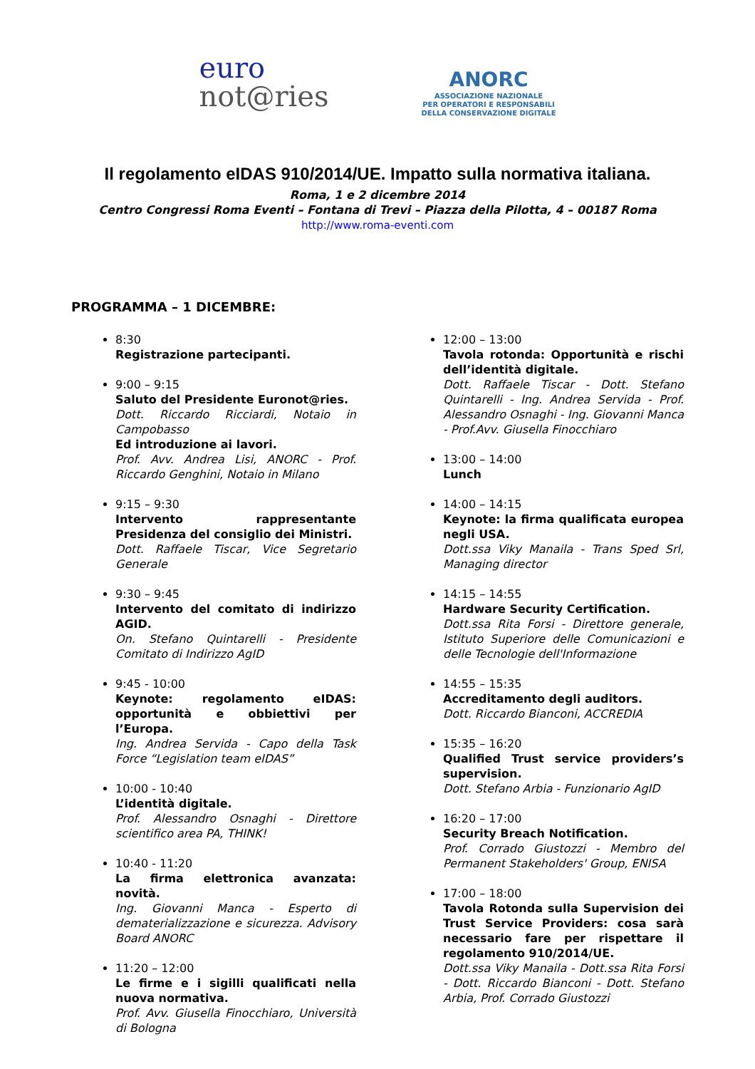euro
not@ries
ANORC
ASSOCIAZIONE NAZIONALE
PER OPERATORI E RESPONSABILI
DELLA CONSERVAZIONE DIGITALE
Il regolamento eIDAS 910/2014/UE. Impatto sulla normativa italiana.
Roma, 1 e 2 dicembre 2014
Centro Congressi Roma Eventi – Fontana di Trevi – Piazza della Pilotta, 4 – 00187 Roma
http://www.roma-eventi.com
PROGRAMMA – 1 DICEMBRE:
8:30
Registrazione partecipanti.
9:00 – 9:15
Saluto del Presidente Euronot@ries.
Dott. Riccardo Ricciardi, Notaio in Campobasso
Ed introduzione ai lavori.
Prof. Avv. Andrea Lisi, ANORC - Prof. Riccardo Genghini, Notaio in Milano
9:15 – 9:30
Intervento rappresentante Presidenza del consiglio dei Ministri.
Dott. Raffaele Tiscar, Vice Segretario Generale
9:30 – 9:45
Intervento del comitato di indirizzo AGID.
On. Stefano Quintarelli - Presidente Comitato di Indirizzo AgID
9:45 - 10:00
Keynote: regolamento eIDAS: opportunità e obbiettivi per l’Europa.
Ing. Andrea Servida - Capo della Task Force “Legislation team eIDAS”
10:00 - 10:40
L’identità digitale.
Prof. Alessandro Osnaghi - Direttore scientifico area PA, THINK!
10:40 - 11:20
La firma elettronica avanzata: novità.
Ing. Giovanni Manca - Esperto di dematerializzazione e sicurezza. Advisory Board ANORC
11:20 – 12:00
Le firme e i sigilli qualificati nella nuova normativa.
Prof. Avv. Giusella Finocchiaro, Università di Bologna
12:00 – 13:00
Tavola rotonda: Opportunità e rischi dell’identità digitale.
Dott. Raffaele Tiscar - Dott. Stefano Quintarelli - Ing. Andrea Servida - Prof. Alessandro Osnaghi - Ing. Giovanni Manca - Prof.Avv. Giusella Finocchiaro
13:00 – 14:00
Lunch
14:00 – 14:15
Keynote: la firma qualificata europea negli USA.
Dott.ssa Viky Manaila - Trans Sped Srl, Managing director
14:15 – 14:55
Hardware Security Certification.
Dott.ssa Rita Forsi - Direttore generale, Istituto Superiore delle Comunicazioni e delle Tecnologie dell'Informazione
14:55 – 15:35
Accreditamento degli auditors.
Dott. Riccardo Bianconi, ACCREDIA
15:35 – 16:20
Qualified Trust service providers’s supervision.
Dott. Stefano Arbia - Funzionario AgID
16:20 – 17:00
Security Breach Notification.
Prof. Corrado Giustozzi - Membro del Permanent Stakeholders' Group, ENISA
17:00 – 18:00
Tavola Rotonda sulla Supervision dei Trust Service Providers: cosa sarà necessario fare per rispettare il regolamento 910/2014/UE.
Dott.ssa Viky Manaila - Dott.ssa Rita Forsi - Dott. Riccardo Bianconi - Dott. Stefano Arbia, Prof. Corrado Giustozzi